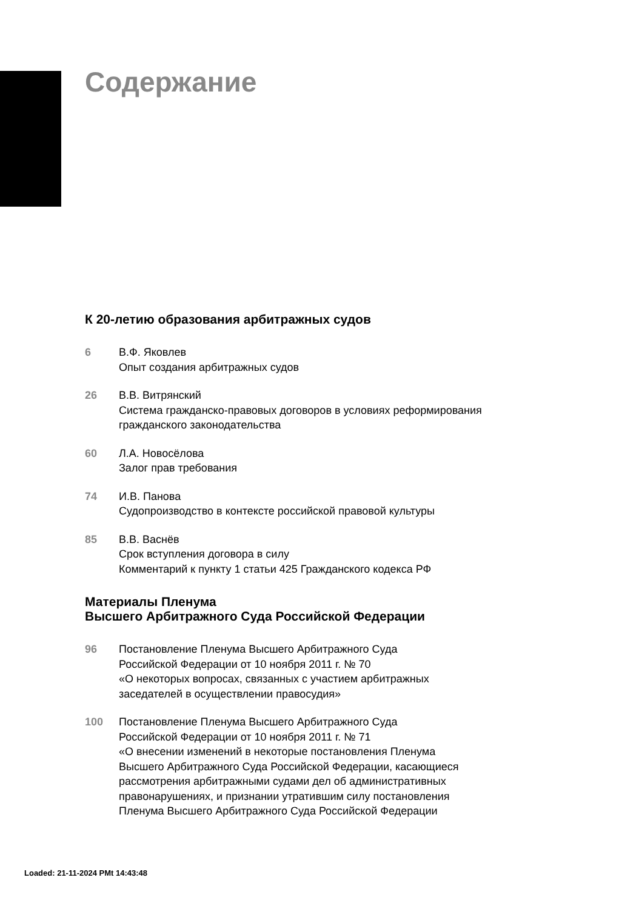Содержание
К 20-летию образования арбитражных судов
6 В.Ф. Яковлев
Опыт создания арбитражных судов
26 В.В. Витрянский
Система гражданско-правовых договоров в условиях реформирования
гражданского законодательства
60 Л.А. Новосёлова
Залог прав требования
74 И.В. Панова
Судопроизводство в контексте российской правовой культуры
85 В.В. Васнёв
Срок вступления договора в силу
Комментарий к пункту 1 статьи 425 Гражданского кодекса РФ
Материалы Пленума
Высшего Арбитражного Суда Российской Федерации
96 Постановление Пленума Высшего Арбитражного Суда
Российской Федерации от 10 ноября 2011 г. № 70
«О некоторых вопросах, связанных с участием арбитражных
заседателей в осуществлении правосудия»
100 Постановление Пленума Высшего Арбитражного Суда
Российской Федерации от 10 ноября 2011 г. № 71
«О внесении изменений в некоторые постановления Пленума
Высшего Арбитражного Суда Российской Федерации, касающиеся
рассмотрения арбитражными судами дел об административных
правонарушениях, и признании утратившим силу постановления
Пленума Высшего Арбитражного Суда Российской Федерации
Loaded: 21-11-2024 PMt 14:43:48